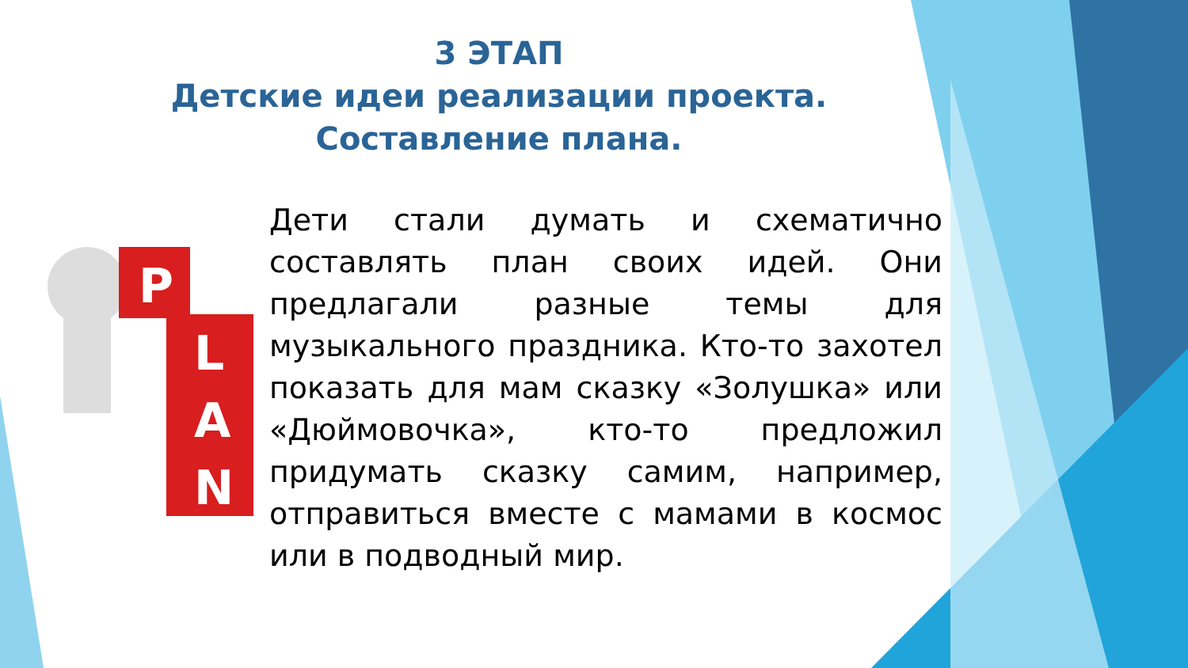3 ЭТАП
Детские идеи реализации проекта.
Составление плана.
P
L
A
N
Дети стали думать и схематично составлять план своих идей. Они предлагали разные темы для музыкального праздника. Кто-то захотел показать для мам сказку «Золушка» или «Дюймовочка», кто-то предложил придумать сказку самим, например, отправиться вместе с мамами в космос или в подводный мир.